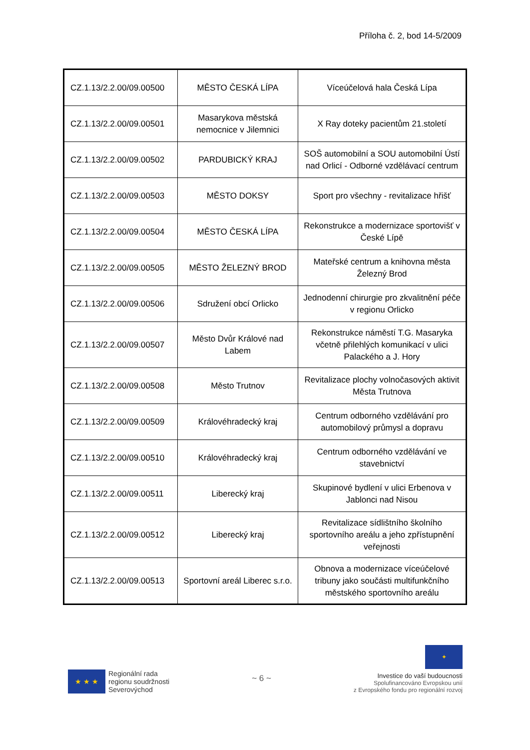Příloha č. 2, bod 14-5/2009
| CZ.1.13/2.2.00/09.00500 | MĚSTO ČESKÁ LÍPA | Víceúčelová hala Česká Lípa |
| CZ.1.13/2.2.00/09.00501 | Masarykova městská nemocnice v Jilemnici | X Ray doteky pacientům 21.století |
| CZ.1.13/2.2.00/09.00502 | PARDUBICKÝ KRAJ | SOŠ automobilní a SOU automobilní Ústí nad Orlicí - Odborné vzdělávací centrum |
| CZ.1.13/2.2.00/09.00503 | MĚSTO DOKSY | Sport pro všechny - revitalizace hřišť |
| CZ.1.13/2.2.00/09.00504 | MĚSTO ČESKÁ LÍPA | Rekonstrukce a modernizace sportovišť v České Lípě |
| CZ.1.13/2.2.00/09.00505 | MĚSTO ŽELEZNÝ BROD | Mateřské centrum a knihovna města Železný Brod |
| CZ.1.13/2.2.00/09.00506 | Sdružení obcí Orlicko | Jednodenní chirurgie pro zkvalitnění péče v regionu Orlicko |
| CZ.1.13/2.2.00/09.00507 | Město Dvůr Králové nad Labem | Rekonstrukce náměstí T.G. Masaryka včetně přilehlých komunikací v ulici Palackého a J. Hory |
| CZ.1.13/2.2.00/09.00508 | Město Trutnov | Revitalizace plochy volnočasových aktivit Města Trutnova |
| CZ.1.13/2.2.00/09.00509 | Královéhradecký kraj | Centrum odborného vzdělávání pro automobilový průmysl a dopravu |
| CZ.1.13/2.2.00/09.00510 | Královéhradecký kraj | Centrum odborného vzdělávání ve stavebnictví |
| CZ.1.13/2.2.00/09.00511 | Liberecký kraj | Skupinové bydlení v ulici Erbenova v Jablonci nad Nisou |
| CZ.1.13/2.2.00/09.00512 | Liberecký kraj | Revitalizace sídlištního školního sportovního areálu a jeho zpřístupnění veřejnosti |
| CZ.1.13/2.2.00/09.00513 | Sportovní areál Liberec s.r.o. | Obnova a modernizace víceúčelové tribuny jako součásti multifunkčního městského sportovního areálu |
★ ★ ★
Regionální rada
regionu soudržnosti
Severovýchod
~ 6 ~
✦
Investice do vaší budoucnosti
Spolufinancováno Evropskou unií
z Evropského fondu pro regionální rozvoj